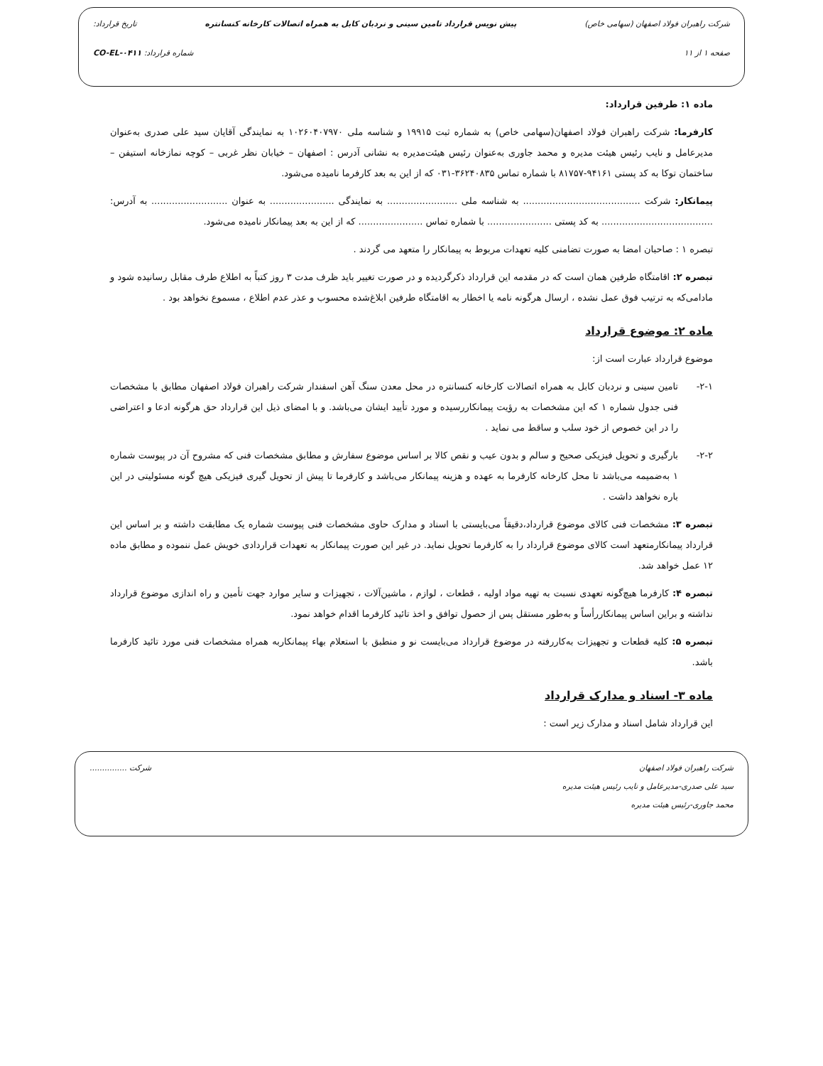شرکت راهبران فولاد اصفهان (سهامی خاص) پیش نویس قرارداد تامین سینی و نردبان کابل به همراه اتصالات کارخانه کنسانتره تاریخ قرارداد:
صفحه ۱ از ۱۱ شماره قرارداد: CO-EL-۰۴۱۱
ماده ۱: طرفین قرارداد:
کارفرما: شرکت راهبران فولاد اصفهان(سهامی خاص) به شماره ثبت ۱۹۹۱۵ و شناسه ملی ۱۰۲۶۰۴۰۷۹۷۰ به نمایندگی آقایان سید علی صدری به‌عنوان مدیرعامل و نایب رئیس هیئت مدیره و محمد جاوری به‌عنوان رئیس هیئت‌مدیره به نشانی آدرس : اصفهان – خیابان نظر غربی – کوچه نمازخانه استیفن – ساختمان توکا به کد پستی ۹۴۱۶۱-۸۱۷۵۷ با شماره تماس ۳۶۲۴۰۸۳۵-۰۳۱ که از این به بعد کارفرما نامیده می‌شود.
پیمانکار: شرکت ........................................ به شناسه ملی ........................ به نمایندگی ...................... به عنوان .......................... به آدرس: ...................................... به کد پستی ...................... با شماره تماس ...................... که از این به بعد پیمانکار نامیده می‌شود.
تبصره ۱ : صاحبان امضا به صورت تضامنی کلیه تعهدات مربوط به پیمانکار را متعهد می گردند .
تبصره ۲: اقامتگاه طرفین همان است که در مقدمه این قرارداد ذکرگردیده و در صورت تغییر باید ظرف مدت ۳ روز کتباً به اطلاع طرف مقابل رسانیده شود و مادامی‌که به ترتیب فوق عمل نشده ، ارسال هرگونه نامه یا اخطار به اقامتگاه طرفین ابلاغ‌شده محسوب و عذر عدم اطلاع ، مسموع نخواهد بود .
ماده ۲: موضوع قرارداد
موضوع قرارداد عبارت است از:
۲-۱- تامین سینی و نردبان کابل به همراه اتصالات کارخانه کنسانتره در محل معدن سنگ آهن اسفندار شرکت راهبران فولاد اصفهان مطابق با مشخصات فنی جدول شماره ۱ که این مشخصات به رؤیت پیمانکاررسیده و مورد تأیید ایشان می‌باشد. و با امضای ذیل این قرارداد حق هرگونه ادعا و اعتراضی را در این خصوص از خود سلب و ساقط می نماید .
۲-۲- بارگیری و تحویل فیزیکی صحیح و سالم و بدون عیب و نقص کالا بر اساس موضوع سفارش و مطابق مشخصات فنی که مشروح آن در پیوست شماره ۱ به‌ضمیمه می‌باشد تا محل کارخانه کارفرما به عهده و هزینه پیمانکار می‌باشد و کارفرما تا پیش از تحویل گیری فیزیکی هیچ گونه مسئولیتی در این باره نخواهد داشت .
تبصره ۳: مشخصات فنی کالای موضوع قرارداد،دقیقاً می‌بایستی با اسناد و مدارک حاوی مشخصات فنی پیوست شماره یک مطابقت داشته و بر اساس این قرارداد پیمانکارمتعهد است کالای موضوع قرارداد را به کارفرما تحویل نماید. در غیر این صورت پیمانکار به تعهدات قراردادی خویش عمل ننموده و مطابق ماده ۱۲ عمل خواهد شد.
تبصره ۴: کارفرما هیچ‌گونه تعهدی نسبت به تهیه مواد اولیه ، قطعات ، لوازم ، ماشین‌آلات ، تجهیزات و سایر موارد جهت تأمین و راه اندازی موضوع قرارداد نداشته و براین اساس پیمانکاررأساً و به‌طور مستقل پس از حصول توافق و اخذ تائید کارفرما اقدام خواهد نمود.
تبصره ۵: کلیه قطعات و تجهیزات به‌کاررفته در موضوع قرارداد می‌بایست نو و منطبق با استعلام بهاء پیمانکاربه همراه مشخصات فنی مورد تائید کارفرما باشد.
ماده ۳- اسناد و مدارک قرارداد
این قرارداد شامل اسناد و مدارک زیر است :
شرکت راهبران فولاد اصفهان
سید علی صدری-مدیرعامل و نایب رئیس هیئت مدیره
محمد جاوری-رئیس هیئت مدیره
شرکت ...............